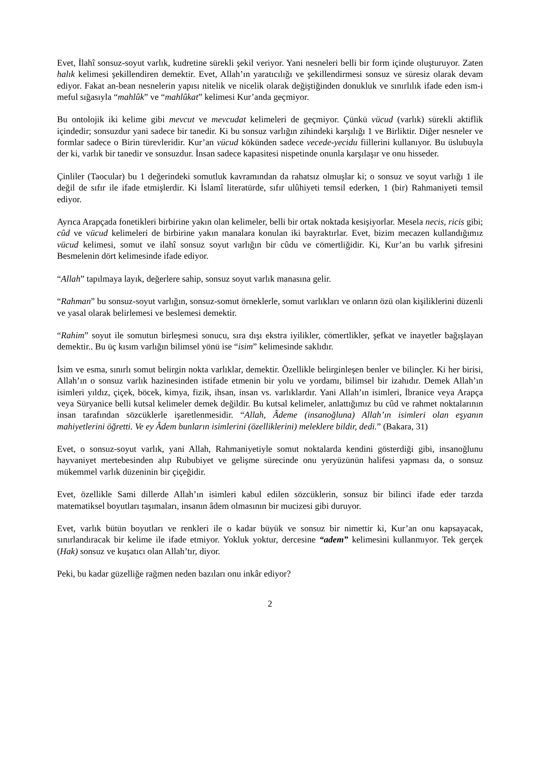Evet, İlahî sonsuz-soyut varlık, kudretine sürekli şekil veriyor. Yani nesneleri belli bir form içinde oluşturuyor. Zaten halık kelimesi şekillendiren demektir. Evet, Allah’ın yaratıcılığı ve şekillendirmesi sonsuz ve süresiz olarak devam ediyor. Fakat an-bean nesnelerin yapısı nitelik ve nicelik olarak değiştiğinden donukluk ve sınırlılık ifade eden ism-i meful sığasıyla “mahlûk” ve “mahlûkat” kelimesi Kur’anda geçmiyor.
Bu ontolojik iki kelime gibi mevcut ve mevcudat kelimeleri de geçmiyor. Çünkü vücud (varlık) sürekli aktiflik içindedir; sonsuzdur yani sadece bir tanedir. Ki bu sonsuz varlığın zihindeki karşılığı 1 ve Birliktir. Diğer nesneler ve formlar sadece o Birin türevleridir. Kur’an vücud kökünden sadece vecede-yecidu fiillerini kullanıyor. Bu üslubuyla der ki, varlık bir tanedir ve sonsuzdur. İnsan sadece kapasitesi nispetinde onunla karşılaşır ve onu hisseder.
Çinliler (Taocular) bu 1 değerindeki somutluk kavramından da rahatsız olmuşlar ki; o sonsuz ve soyut varlığı 1 ile değil de sıfır ile ifade etmişlerdir. Ki İslamî literatürde, sıfır ulûhiyeti temsil ederken, 1 (bir) Rahmaniyeti temsil ediyor.
Ayrıca Arapçada fonetikleri birbirine yakın olan kelimeler, belli bir ortak noktada kesişiyorlar. Mesela necis, ricis gibi; cûd ve vücud kelimeleri de birbirine yakın manalara konulan iki bayraktırlar. Evet, bizim mecazen kullandığımız vücud kelimesi, somut ve ilahî sonsuz soyut varlığın bir cûdu ve cömertliğidir. Ki, Kur’an bu varlık şifresini Besmelenin dört kelimesinde ifade ediyor.
“Allah” tapılmaya layık, değerlere sahip, sonsuz soyut varlık manasına gelir.
“Rahman” bu sonsuz-soyut varlığın, sonsuz-somut örneklerle, somut varlıkları ve onların özü olan kişiliklerini düzenli ve yasal olarak belirlemesi ve beslemesi demektir.
“Rahim” soyut ile somutun birleşmesi sonucu, sıra dışı ekstra iyilikler, cömertlikler, şefkat ve inayetler bağışlayan demektir.. Bu üç kısım varlığın bilimsel yönü ise “isim” kelimesinde saklıdır.
İsim ve esma, sınırlı somut belirgin nokta varlıklar, demektir. Özellikle belirginleşen benler ve bilinçler. Ki her birisi, Allah’ın o sonsuz varlık hazinesinden istifade etmenin bir yolu ve yordamı, bilimsel bir izahıdır. Demek Allah’ın isimleri yıldız, çiçek, böcek, kimya, fizik, ihsan, insan vs. varlıklardır. Yani Allah’ın isimleri, İbranice veya Arapça veya Süryanice belli kutsal kelimeler demek değildir. Bu kutsal kelimeler, anlattığımız bu cûd ve rahmet noktalarının insan tarafından sözcüklerle işaretlenmesidir. “Allah, Âdeme (insanoğluna) Allah’ın isimleri olan eşyanın mahiyetlerini öğretti. Ve ey Âdem bunların isimlerini (özelliklerini) meleklere bildir, dedi.” (Bakara, 31)
Evet, o sonsuz-soyut varlık, yani Allah, Rahmaniyetiyle somut noktalarda kendini gösterdiği gibi, insanoğlunu hayvaniyet mertebesinden alıp Rububiyet ve gelişme sürecinde onu yeryüzünün halifesi yapması da, o sonsuz mükemmel varlık düzeninin bir çiçeğidir.
Evet, özellikle Sami dillerde Allah’ın isimleri kabul edilen sözcüklerin, sonsuz bir bilinci ifade eder tarzda matematiksel boyutları taşımaları, insanın âdem olmasının bir mucizesi gibi duruyor.
Evet, varlık bütün boyutları ve renkleri ile o kadar büyük ve sonsuz bir nimettir ki, Kur’an onu kapsayacak, sınırlandıracak bir kelime ile ifade etmiyor. Yokluk yoktur, dercesine “adem” kelimesini kullanmıyor. Tek gerçek (Hak) sonsuz ve kuşatıcı olan Allah’tır, diyor.
Peki, bu kadar güzelliğe rağmen neden bazıları onu inkâr ediyor?
2